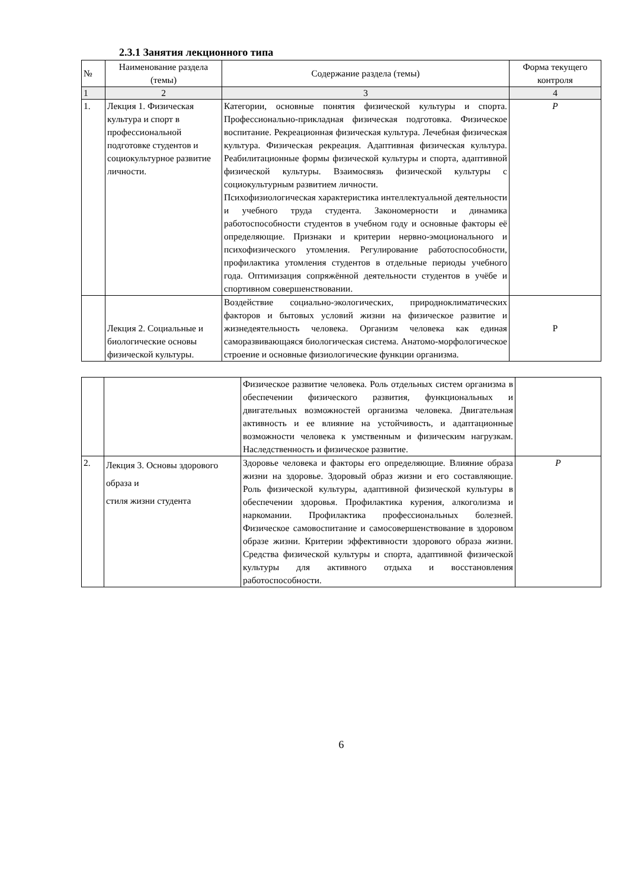2.3.1 Занятия лекционного типа
| № | Наименование раздела (темы) | Содержание раздела (темы) | Форма текущего контроля |
| 1 | 2 | 3 | 4 |
| 1. | Лекция 1. Физическая культура и спорт в профессиональной подготовке студентов и социокультурное развитие личности. | Категории, основные понятия физической культуры и спорта. Профессионально-прикладная физическая подготовка. Физическое воспитание. Рекреационная физическая культура. Лечебная физическая культура. Физическая рекреация. Адаптивная физическая культура. Реабилитационные формы физической культуры и спорта, адаптивной физической культуры. Взаимосвязь физической культуры с социокультурным развитием личности. Психофизиологическая характеристика интеллектуальной деятельности и учебного труда студента. Закономерности и динамика работоспособности студентов в учебном году и основные факторы её определяющие. Признаки и критерии нервно-эмоционального и психофизического утомления. Регулирование работоспособности, профилактика утомления студентов в отдельные периоды учебного года. Оптимизация сопряжённой деятельности студентов в учёбе и спортивном совершенствовании. | Р |
| | Лекция 2. Социальные и биологические основы физической культуры. | Воздействие социально-экологических, природноклиматических факторов и бытовых условий жизни на физическое развитие и жизнедеятельность человека. Организм человека как единая саморазвивающаяся биологическая система. Анатомо-морфологическое строение и основные физиологические функции организма. | Р |
| | | Физическое развитие человека. Роль отдельных систем организма в обеспечении физического развития, функциональных и двигательных возможностей организма человека. Двигательная активность и ее влияние на устойчивость, и адаптационные возможности человека к умственным и физическим нагрузкам. Наследственность и физическое развитие. | |
| 2. | Лекция 3. Основы здорового образа и стиля жизни студента | Здоровье человека и факторы его определяющие. Влияние образа жизни на здоровье. Здоровый образ жизни и его составляющие. Роль физической культуры, адаптивной физической культуры в обеспечении здоровья. Профилактика курения, алкоголизма и наркомании. Профилактика профессиональных болезней. Физическое самовоспитание и самосовершенствование в здоровом образе жизни. Критерии эффективности здорового образа жизни. Средства физической культуры и спорта, адаптивной физической культуры для активного отдыха и восстановления работоспособности. | Р |
6